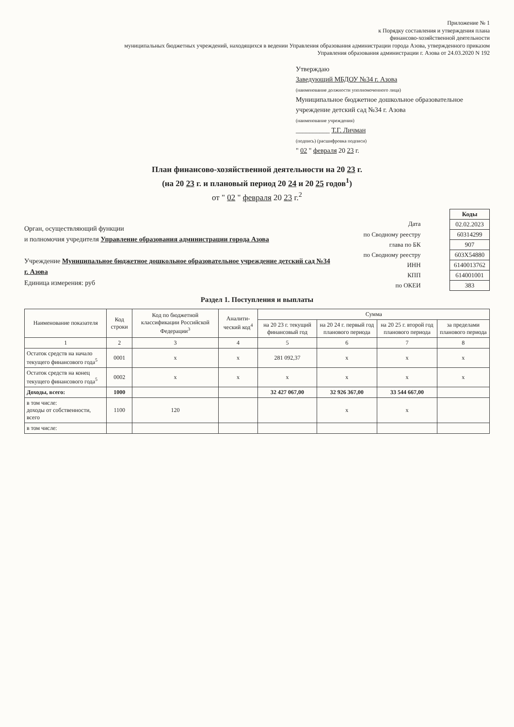Приложение № 1
к Порядку составления и утверждения плана
финансово-хозяйственной деятельности
муниципальных бюджетных учреждений, находящихся в ведении Управления образования администрации города Азова, утвержденного приказом
Управления образования администрации г. Азова от 24.03.2020 N 192
Утверждаю
Заведующий МБДОУ №34 г. Азова
(наименование должности уполномоченного лица)
Муниципальное бюджетное дошкольное образовательное учреждение детский сад №34 г. Азова
(наименование учреждения)
__________ Т.Г. Личман
(подпись) (расшифровка подписи)
" 02 " февраля 20 23 г.
План финансово-хозяйственной деятельности на 20 23 г.
(на 20 23 г. и плановый период 20 24 и 20 25 годов<sup>1</sup>)
от " 02 " февраля 20 23 г.<sup>2</sup>
Орган, осуществляющий функции
и полномочия учредителя Управление образования администрации города Азова
Учреждение Муниципальное бюджетное дошкольное образовательное учреждение детский сад №34 г. Азова
Единица измерения: руб
| Дата |
| по Сводному реестру |
| глава по БК |
| по Сводному реестру |
| ИНН |
| КПП |
| по ОКЕИ |
| Коды |
| --- |
| 02.02.2023 |
| 60314299 |
| 907 |
| 603Х54880 |
| 6140013762 |
| 614001001 |
| 383 |
Раздел 1. Поступления и выплаты
| Наименование показателя | Код строки | Код по бюджетной классификации Российской Федерации<sup>3</sup> | Аналити-ческий код<sup>4</sup> | Сумма | | | |
| --- | --- | --- | --- | --- | --- | --- | --- |
| | | | | на 20 23 г. текущий финансовый год | на 20 24 г. первый год планового периода | на 20 25 г. второй год планового периода | за пределами планового периода |
| 1 | 2 | 3 | 4 | 5 | 6 | 7 | 8 |
| Остаток средств на начало текущего финансового года<sup>5</sup> | 0001 | х | х | 281 092,37 | х | х | х |
| Остаток средств на конец текущего финансового года<sup>5</sup> | 0002 | х | х | х | х | х | х |
| Доходы, всего: | 1000 | | | 32 427 067,00 | 32 926 367,00 | 33 544 667,00 | |
| в том числе: доходы от собственности, всего | 1100 | 120 | | | х | х | |
| в том числе: | | | | | | | |